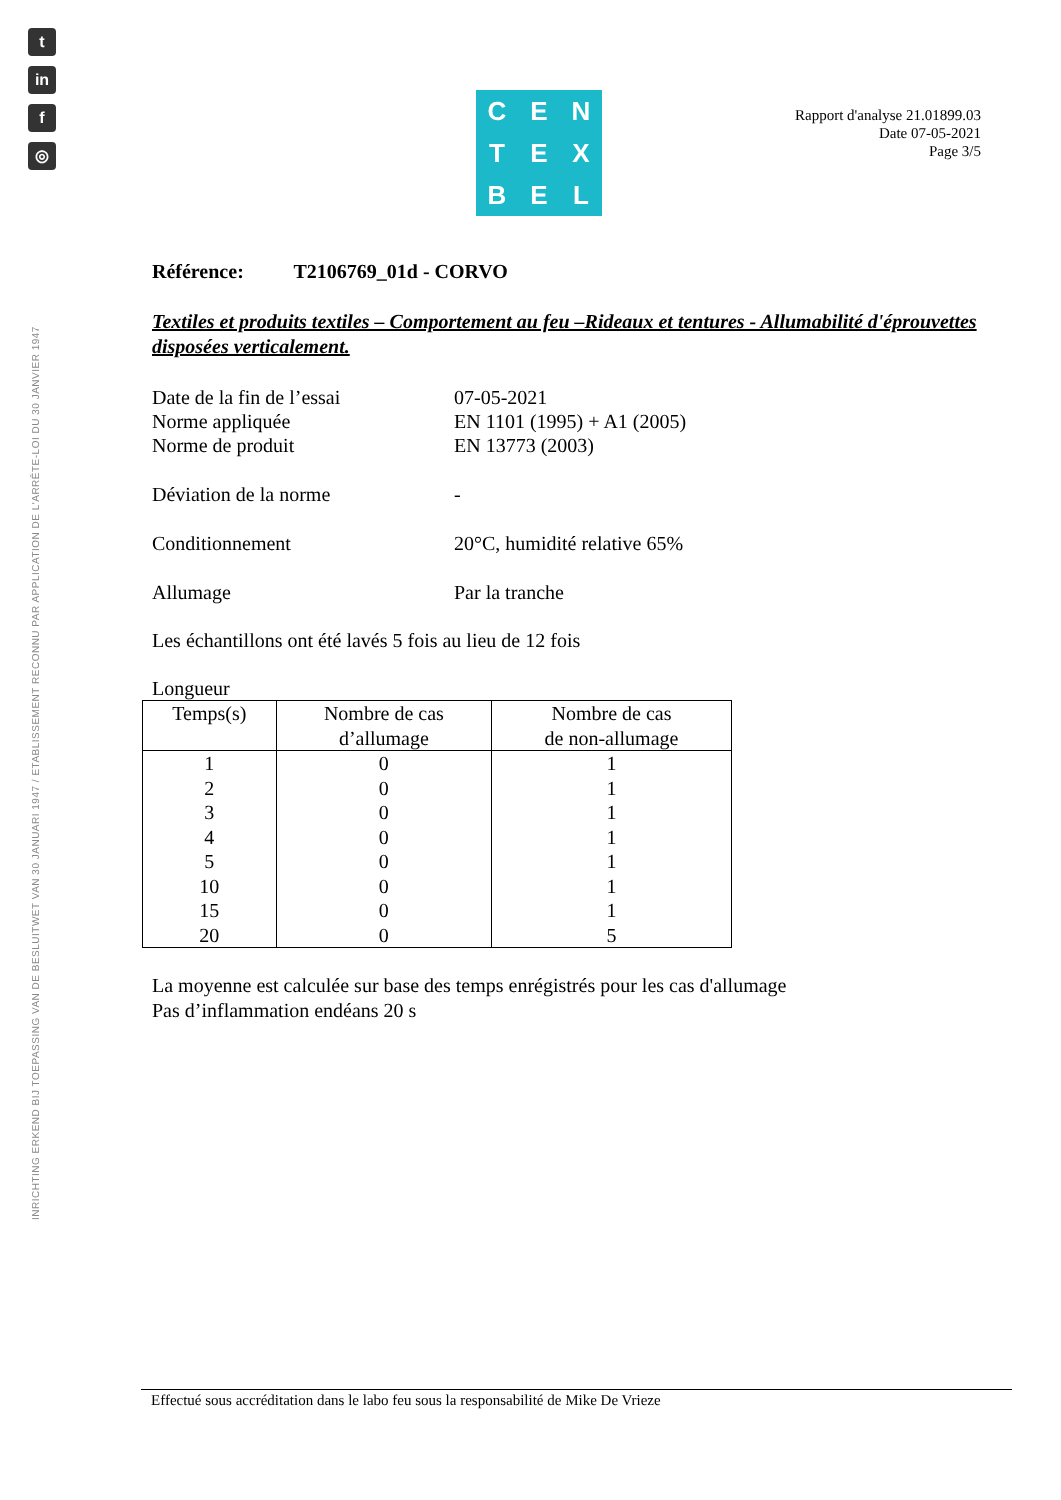t
in
f
◎
INRICHTING ERKEND BIJ TOEPASSING VAN DE BESLUITWET VAN 30 JANUARI 1947 / ETABLISSEMENT RECONNU PAR APPLICATION DE L'ARRÊTE-LOI DU 30 JANVIER 1947
C
E
N
T
E
X
B
E
L
Rapport d'analyse 21.01899.03
Date 07-05-2021
Page 3/5
Référence: T2106769_01d - CORVO
Textiles et produits textiles – Comportement au feu –Rideaux et tentures - Allumabilité d'éprouvettes disposées verticalement.
| Date de la fin de l’essai | 07-05-2021 |
| Norme appliquée | EN 1101 (1995) + A1 (2005) |
| Norme de produit | EN 13773 (2003) |
| Déviation de la norme | - |
| Conditionnement | 20°C, humidité relative 65% |
| Allumage | Par la tranche |
Les échantillons ont été lavés 5 fois au lieu de 12 fois
Longueur
| Temps(s) | Nombre de cas d’allumage | Nombre de cas de non-allumage |
| --- | --- | --- |
| 1 | 0 | 1 |
| 2 | 0 | 1 |
| 3 | 0 | 1 |
| 4 | 0 | 1 |
| 5 | 0 | 1 |
| 10 | 0 | 1 |
| 15 | 0 | 1 |
| 20 | 0 | 5 |
La moyenne est calculée sur base des temps enrégistrés pour les cas d'allumage
Pas d’inflammation endéans 20 s
Effectué sous accréditation dans le labo feu sous la responsabilité de Mike De Vrieze